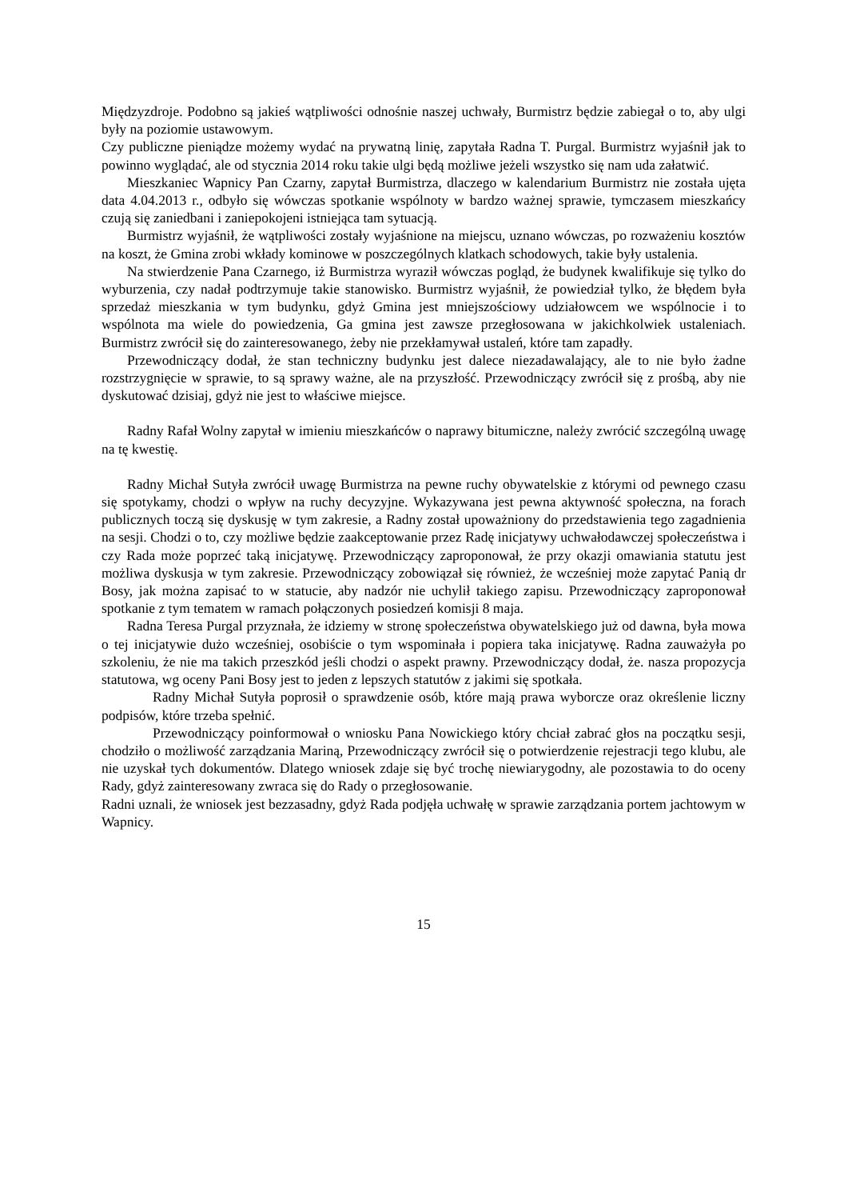Międzyzdroje. Podobno są jakieś wątpliwości odnośnie naszej uchwały, Burmistrz będzie zabiegał o to, aby ulgi były na poziomie ustawowym.
Czy publiczne pieniądze możemy wydać na prywatną linię, zapytała Radna T. Purgal. Burmistrz wyjaśnił jak to powinno wyglądać, ale od stycznia 2014 roku takie ulgi będą możliwe jeżeli wszystko się nam uda załatwić.
Mieszkaniec Wapnicy Pan Czarny, zapytał Burmistrza, dlaczego w kalendarium Burmistrz nie została ujęta data 4.04.2013 r., odbyło się wówczas spotkanie wspólnoty w bardzo ważnej sprawie, tymczasem mieszkańcy czują się zaniedbani i zaniepokojeni istniejąca tam sytuacją.
Burmistrz wyjaśnił, że wątpliwości zostały wyjaśnione na miejscu, uznano wówczas, po rozważeniu kosztów na koszt, że Gmina zrobi wkłady kominowe w poszczególnych klatkach schodowych, takie były ustalenia.
Na stwierdzenie Pana Czarnego, iż Burmistrza wyraził wówczas pogląd, że budynek kwalifikuje się tylko do wyburzenia, czy nadał podtrzymuje takie stanowisko. Burmistrz wyjaśnił, że powiedział tylko, że błędem była sprzedaż mieszkania w tym budynku, gdyż Gmina jest mniejszościowy udziałowcem we wspólnocie i to wspólnota ma wiele do powiedzenia, Ga gmina jest zawsze przegłosowana w jakichkolwiek ustaleniach. Burmistrz zwrócił się do zainteresowanego, żeby nie przekłamywał ustaleń, które tam zapadły.
Przewodniczący dodał, że stan techniczny budynku jest dalece niezadawalający, ale to nie było żadne rozstrzygnięcie w sprawie, to są sprawy ważne, ale na przyszłość. Przewodniczący zwrócił się z prośbą, aby nie dyskutować dzisiaj, gdyż nie jest to właściwe miejsce.
Radny Rafał Wolny zapytał w imieniu mieszkańców o naprawy bitumiczne, należy zwrócić szczególną uwagę na tę kwestię.
Radny Michał Sutyła zwrócił uwagę Burmistrza na pewne ruchy obywatelskie z którymi od pewnego czasu się spotykamy, chodzi o wpływ na ruchy decyzyjne. Wykazywana jest pewna aktywność społeczna, na forach publicznych toczą się dyskusję w tym zakresie, a Radny został upoważniony do przedstawienia tego zagadnienia na sesji. Chodzi o to, czy możliwe będzie zaakceptowanie przez Radę inicjatywy uchwałodawczej społeczeństwa i czy Rada może poprzeć taką inicjatywę. Przewodniczący zaproponował, że przy okazji omawiania statutu jest możliwa dyskusja w tym zakresie. Przewodniczący zobowiązał się również, że wcześniej może zapytać Panią dr Bosy, jak można zapisać to w statucie, aby nadzór nie uchylił takiego zapisu. Przewodniczący zaproponował spotkanie z tym tematem w ramach połączonych posiedzeń komisji 8 maja.
Radna Teresa Purgal przyznała, że idziemy w stronę społeczeństwa obywatelskiego już od dawna, była mowa o tej inicjatywie dużo wcześniej, osobiście o tym wspominała i popiera taka inicjatywę. Radna zauważyła po szkoleniu, że nie ma takich przeszkód jeśli chodzi o aspekt prawny. Przewodniczący dodał, że. nasza propozycja statutowa, wg oceny Pani Bosy jest to jeden z lepszych statutów z jakimi się spotkała.
Radny Michał Sutyła poprosił o sprawdzenie osób, które mają prawa wyborcze oraz określenie liczny podpisów, które trzeba spełnić.
Przewodniczący poinformował o wniosku Pana Nowickiego który chciał zabrać głos na początku sesji, chodziło o możliwość zarządzania Mariną, Przewodniczący zwrócił się o potwierdzenie rejestracji tego klubu, ale nie uzyskał tych dokumentów. Dlatego wniosek zdaje się być trochę niewiarygodny, ale pozostawia to do oceny Rady, gdyż zainteresowany zwraca się do Rady o przegłosowanie.
Radni uznali, że wniosek jest bezzasadny, gdyż Rada podjęła uchwałę w sprawie zarządzania portem jachtowym w Wapnicy.
15